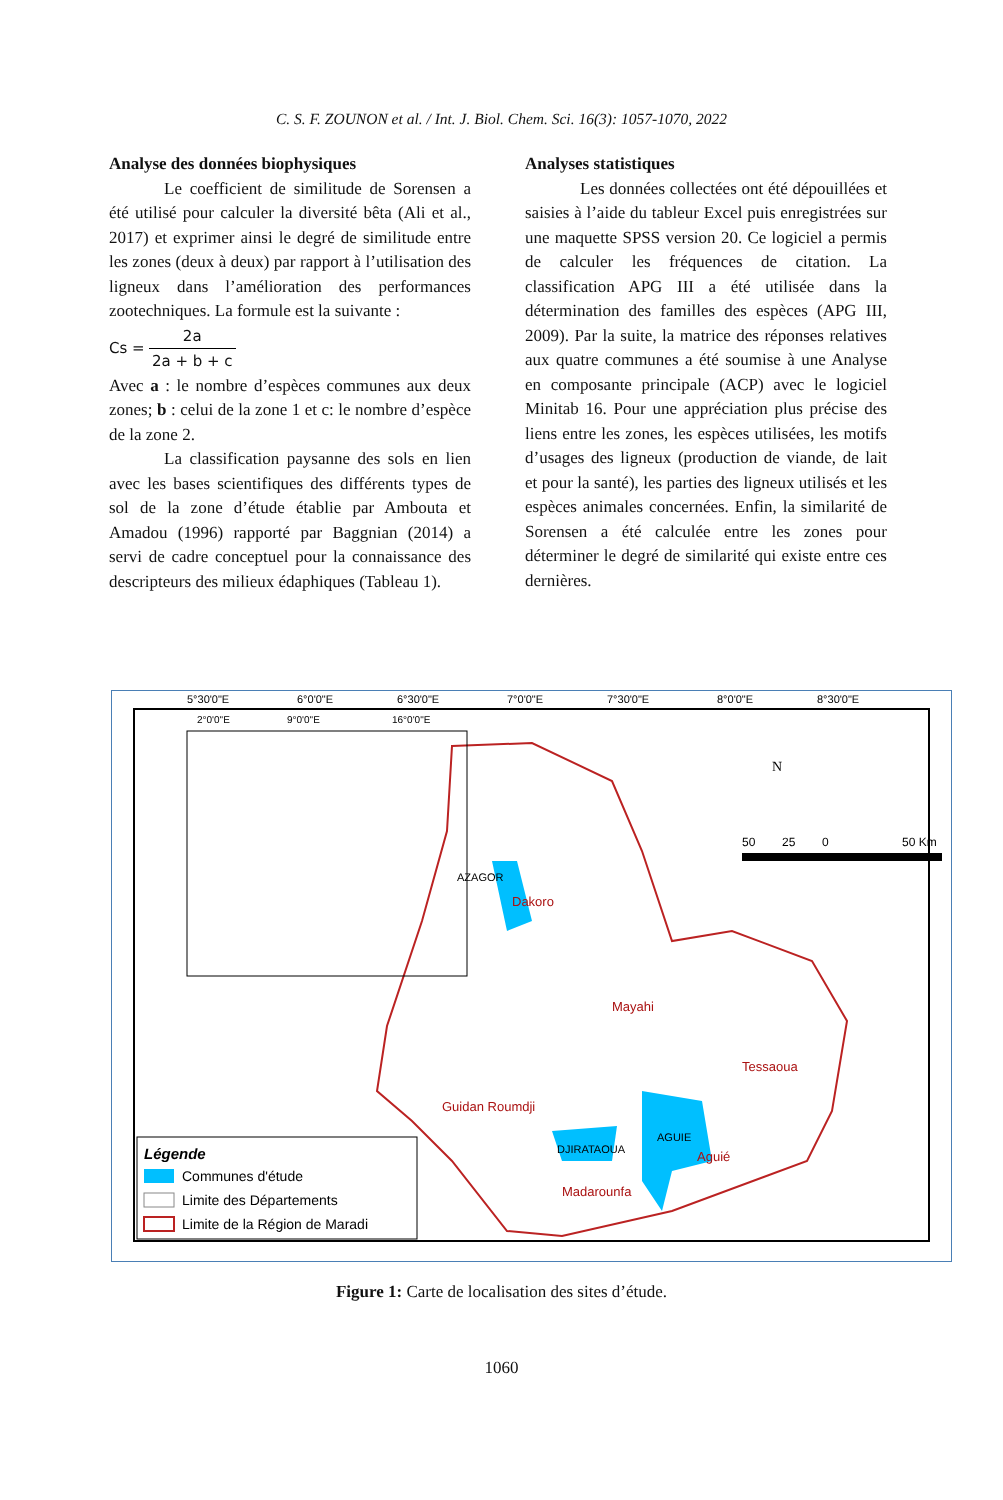C. S. F. ZOUNON et al. / Int. J. Biol. Chem. Sci. 16(3): 1057-1070, 2022
Analyse des données biophysiques
Le coefficient de similitude de Sorensen a été utilisé pour calculer la diversité bêta (Ali et al., 2017) et exprimer ainsi le degré de similitude entre les zones (deux à deux) par rapport à l’utilisation des ligneux dans l’amélioration des performances zootechniques. La formule est la suivante :
Cs = 2a 2a + b + c
Avec a : le nombre d’espèces communes aux deux zones; b : celui de la zone 1 et c: le nombre d’espèce de la zone 2.
La classification paysanne des sols en lien avec les bases scientifiques des différents types de sol de la zone d’étude établie par Ambouta et Amadou (1996) rapporté par Baggnian (2014) a servi de cadre conceptuel pour la connaissance des descripteurs des milieux édaphiques (Tableau 1).
Analyses statistiques
Les données collectées ont été dépouillées et saisies à l’aide du tableur Excel puis enregistrées sur une maquette SPSS version 20. Ce logiciel a permis de calculer les fréquences de citation. La classification APG III a été utilisée dans la détermination des familles des espèces (APG III, 2009). Par la suite, la matrice des réponses relatives aux quatre communes a été soumise à une Analyse en composante principale (ACP) avec le logiciel Minitab 16. Pour une appréciation plus précise des liens entre les zones, les espèces utilisées, les motifs d’usages des ligneux (production de viande, de lait et pour la santé), les parties des ligneux utilisés et les espèces animales concernées. Enfin, la similarité de Sorensen a été calculée entre les zones pour déterminer le degré de similarité qui existe entre ces dernières.
5°30'0"E
6°0'0"E
6°30'0"E
7°0'0"E
7°30'0"E
8°0'0"E
8°30'0"E
Dakoro
Mayahi
Tessaoua
Guidan Roumdji
Madarounfa
Aguié
AZAGOR
AGUIE
DJIRATAOUA
N
50
25
0
50 Km
2°0'0"E
9°0'0"E
16°0'0"E
Légende
Communes d'étude
Limite des Départements
Limite de la Région de Maradi
Figure 1: Carte de localisation des sites d’étude.
1060